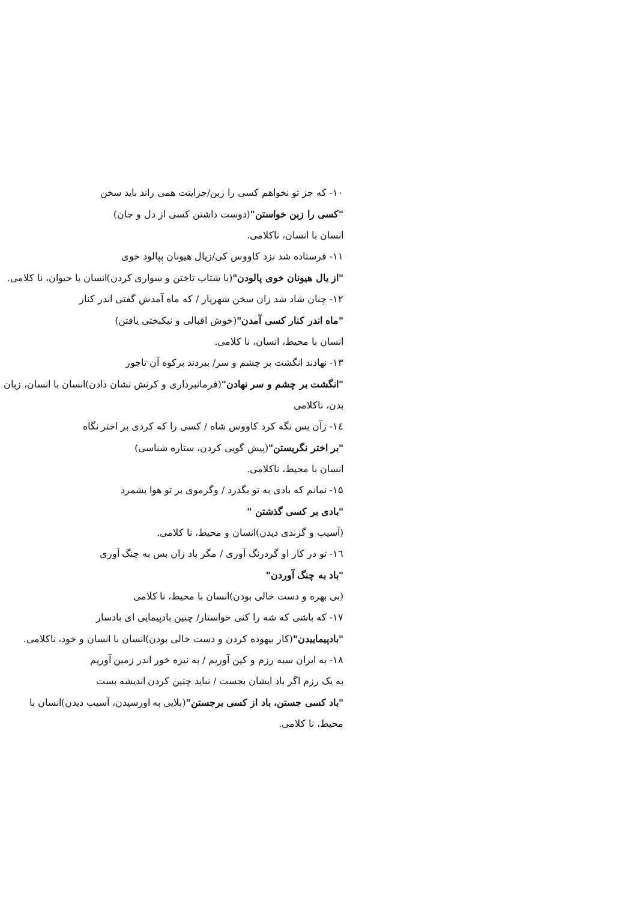۱۰- که جز تو نخواهم کسی را زبن/جزاینت همی راند باید سخن
"کسی را زبن خواستن"(دوست داشتن کسی از دل و جان)
انسان با انسان، ناکلامی.
۱۱- فرستاده شد نزد کاووس کی/زیال هیونان بپالود خوی
"از یال هیونان خوی پالودن"(با شتاب تاختن و سواری کردن)انسان با حیوان، نا کلامی.
۱۲- چنان شاد شد زان سخن شهریار / که ماه آمدش گفتی اندر کنار
"ماه اندر کنار کسی آمدن"(خوش اقبالی و نیکبختی یافتن)
انسان با محیط، انسان، نا کلامی.
۱۳- نهادند انگشت بر چشم و سر/ ببردند برکوه آن تاجور
"انگشت بر چشم و سر نهادن"(فرمانبرداری و کرنش نشان دادن)انسان با انسان، زبان بدن، ناکلامی
۱٤- زآن بس نگه کرد کاووس شاه / کسی را که کردی بر اختر نگاه
"بر اختر نگریستن"(پیش گویی کردن، ستاره شناسی)
انسان با محیط، ناکلامی.
۱۵- نمانم که بادی به تو بگذرد / وگرموی بر تو هوا بشمرد
"بادی بر کسی گذشتن "
(آسیب و گزندی دیدن)انسان و محیط، نا کلامی.
١٦- تو در کار او گردرنگ آوری / مگر باد زان بس به چنگ آوری
"باد به چنگ آوردن"
(بی بهره و دست خالی بودن)انسان با محیط، نا کلامی
۱۷- که باشی که شه را کنی خواستار/ چنین بادپیمایی ای بادسار
"بادپیماییدن"(کار بیهوده کردن و دست خالی بودن)انسان با انسان و خود، ناکلامی.
۱۸- به ایران سبه رزم و کین آوریم / به نیزه خور اندر زمین آوریم
به یک رزم اگر باد ایشان بجست / نباید چنین کردن اندیشه بست
"باد کسی جستن، باد از کسی برجستن"(بلایی به اورسیدن، آسیب دیدن)انسان با محیط، نا کلامی.